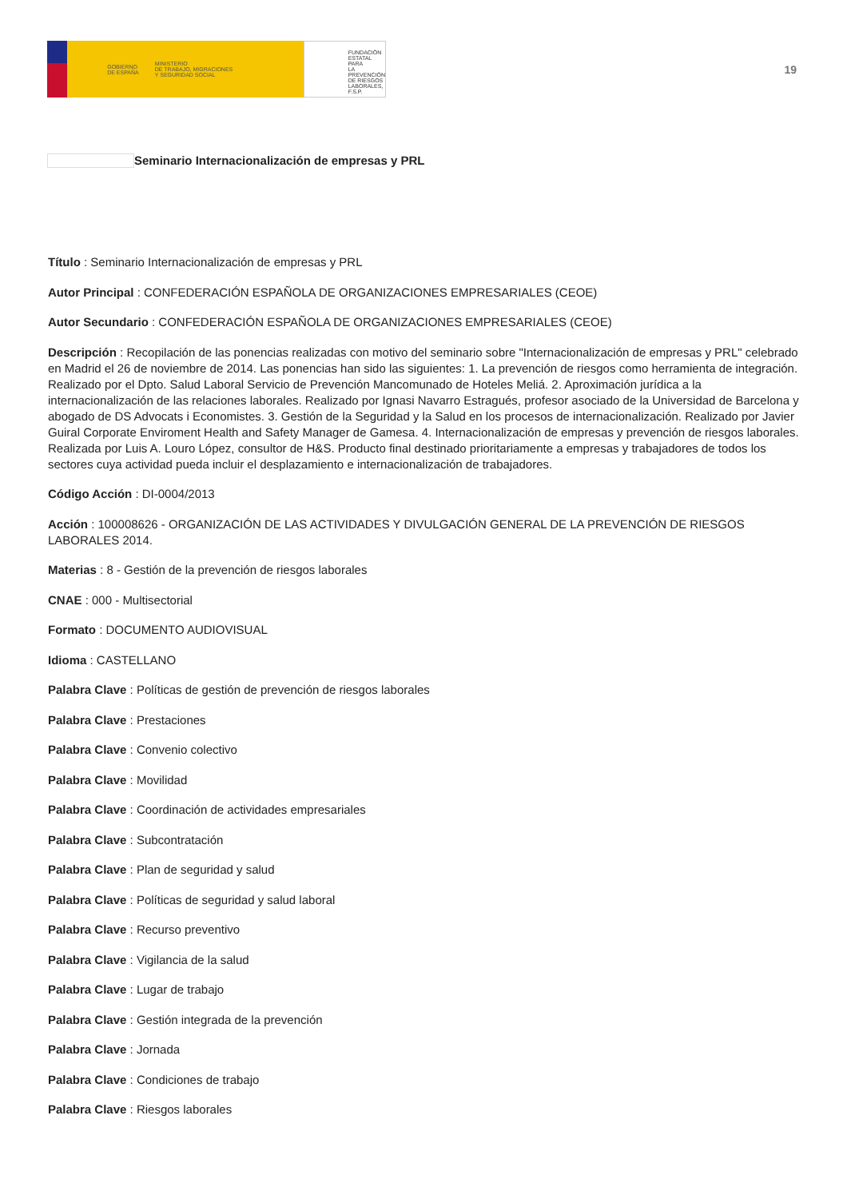GOBIERNO
DE ESPAÑA MINISTERIO
DE TRABAJO, MIGRACIONES
Y SEGURIDAD SOCIAL
FUNDACIÓN
ESTATAL PARA
LA PREVENCIÓN
DE RIESGOS
LABORALES, F.S.P.
19
Seminario Internacionalización de empresas y PRL
Título : Seminario Internacionalización de empresas y PRL
Autor Principal : CONFEDERACIÓN ESPAÑOLA DE ORGANIZACIONES EMPRESARIALES (CEOE)
Autor Secundario : CONFEDERACIÓN ESPAÑOLA DE ORGANIZACIONES EMPRESARIALES (CEOE)
Descripción : Recopilación de las ponencias realizadas con motivo del seminario sobre "Internacionalización de empresas y PRL" celebrado en Madrid el 26 de noviembre de 2014. Las ponencias han sido las siguientes: 1. La prevención de riesgos como herramienta de integración. Realizado por el Dpto. Salud Laboral Servicio de Prevención Mancomunado de Hoteles Meliá. 2. Aproximación jurídica a la internacionalización de las relaciones laborales. Realizado por Ignasi Navarro Estragués, profesor asociado de la Universidad de Barcelona y abogado de DS Advocats i Economistes. 3. Gestión de la Seguridad y la Salud en los procesos de internacionalización. Realizado por Javier Guiral Corporate Enviroment Health and Safety Manager de Gamesa. 4. Internacionalización de empresas y prevención de riesgos laborales. Realizada por Luis A. Louro López, consultor de H&S. Producto final destinado prioritariamente a empresas y trabajadores de todos los sectores cuya actividad pueda incluir el desplazamiento e internacionalización de trabajadores.
Código Acción : DI-0004/2013
Acción : 100008626 - ORGANIZACIÓN DE LAS ACTIVIDADES Y DIVULGACIÓN GENERAL DE LA PREVENCIÓN DE RIESGOS LABORALES 2014.
Materias : 8 - Gestión de la prevención de riesgos laborales
CNAE : 000 - Multisectorial
Formato : DOCUMENTO AUDIOVISUAL
Idioma : CASTELLANO
Palabra Clave : Políticas de gestión de prevención de riesgos laborales
Palabra Clave : Prestaciones
Palabra Clave : Convenio colectivo
Palabra Clave : Movilidad
Palabra Clave : Coordinación de actividades empresariales
Palabra Clave : Subcontratación
Palabra Clave : Plan de seguridad y salud
Palabra Clave : Políticas de seguridad y salud laboral
Palabra Clave : Recurso preventivo
Palabra Clave : Vigilancia de la salud
Palabra Clave : Lugar de trabajo
Palabra Clave : Gestión integrada de la prevención
Palabra Clave : Jornada
Palabra Clave : Condiciones de trabajo
Palabra Clave : Riesgos laborales